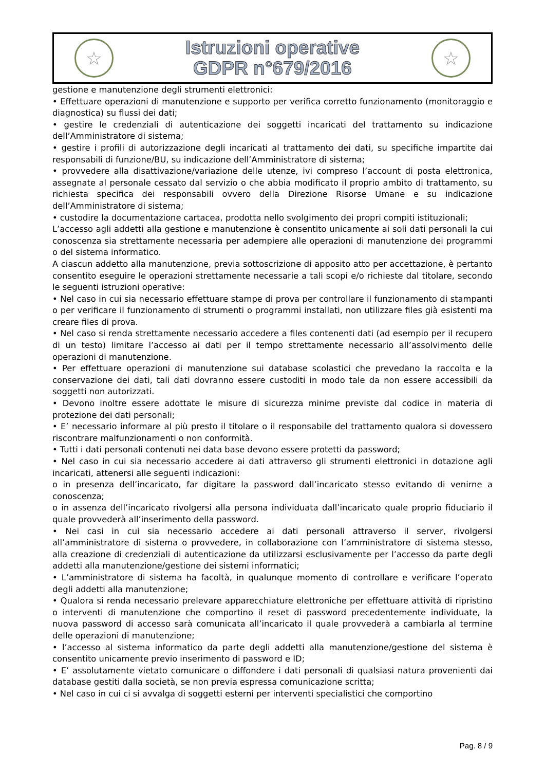☆
Istruzioni operative
GDPR n°679/2016
☆
gestione e manutenzione degli strumenti elettronici:
• Effettuare operazioni di manutenzione e supporto per verifica corretto funzionamento (monitoraggio e diagnostica) su flussi dei dati;
• gestire le credenziali di autenticazione dei soggetti incaricati del trattamento su indicazione dell’Amministratore di sistema;
• gestire i profili di autorizzazione degli incaricati al trattamento dei dati, su specifiche impartite dai responsabili di funzione/BU, su indicazione dell’Amministratore di sistema;
• provvedere alla disattivazione/variazione delle utenze, ivi compreso l’account di posta elettronica, assegnate al personale cessato dal servizio o che abbia modificato il proprio ambito di trattamento, su richiesta specifica dei responsabili ovvero della Direzione Risorse Umane e su indicazione dell’Amministratore di sistema;
• custodire la documentazione cartacea, prodotta nello svolgimento dei propri compiti istituzionali;
L’accesso agli addetti alla gestione e manutenzione è consentito unicamente ai soli dati personali la cui conoscenza sia strettamente necessaria per adempiere alle operazioni di manutenzione dei programmi o del sistema informatico.
A ciascun addetto alla manutenzione, previa sottoscrizione di apposito atto per accettazione, è pertanto consentito eseguire le operazioni strettamente necessarie a tali scopi e/o richieste dal titolare, secondo le seguenti istruzioni operative:
• Nel caso in cui sia necessario effettuare stampe di prova per controllare il funzionamento di stampanti o per verificare il funzionamento di strumenti o programmi installati, non utilizzare files già esistenti ma creare files di prova.
• Nel caso si renda strettamente necessario accedere a files contenenti dati (ad esempio per il recupero di un testo) limitare l’accesso ai dati per il tempo strettamente necessario all’assolvimento delle operazioni di manutenzione.
• Per effettuare operazioni di manutenzione sui database scolastici che prevedano la raccolta e la conservazione dei dati, tali dati dovranno essere custoditi in modo tale da non essere accessibili da soggetti non autorizzati.
• Devono inoltre essere adottate le misure di sicurezza minime previste dal codice in materia di protezione dei dati personali;
• E’ necessario informare al più presto il titolare o il responsabile del trattamento qualora si dovessero riscontrare malfunzionamenti o non conformità.
• Tutti i dati personali contenuti nei data base devono essere protetti da password;
• Nel caso in cui sia necessario accedere ai dati attraverso gli strumenti elettronici in dotazione agli incaricati, attenersi alle seguenti indicazioni:
o in presenza dell’incaricato, far digitare la password dall’incaricato stesso evitando di venirne a conoscenza;
o in assenza dell’incaricato rivolgersi alla persona individuata dall’incaricato quale proprio fiduciario il quale provvederà all’inserimento della password.
• Nei casi in cui sia necessario accedere ai dati personali attraverso il server, rivolgersi all’amministratore di sistema o provvedere, in collaborazione con l’amministratore di sistema stesso, alla creazione di credenziali di autenticazione da utilizzarsi esclusivamente per l’accesso da parte degli addetti alla manutenzione/gestione dei sistemi informatici;
• L’amministratore di sistema ha facoltà, in qualunque momento di controllare e verificare l’operato degli addetti alla manutenzione;
• Qualora si renda necessario prelevare apparecchiature elettroniche per effettuare attività di ripristino o interventi di manutenzione che comportino il reset di password precedentemente individuate, la nuova password di accesso sarà comunicata all’incaricato il quale provvederà a cambiarla al termine delle operazioni di manutenzione;
• l’accesso al sistema informatico da parte degli addetti alla manutenzione/gestione del sistema è consentito unicamente previo inserimento di password e ID;
• E’ assolutamente vietato comunicare o diffondere i dati personali di qualsiasi natura provenienti dai database gestiti dalla società, se non previa espressa comunicazione scritta;
• Nel caso in cui ci si avvalga di soggetti esterni per interventi specialistici che comportino
Pag. 8 / 9